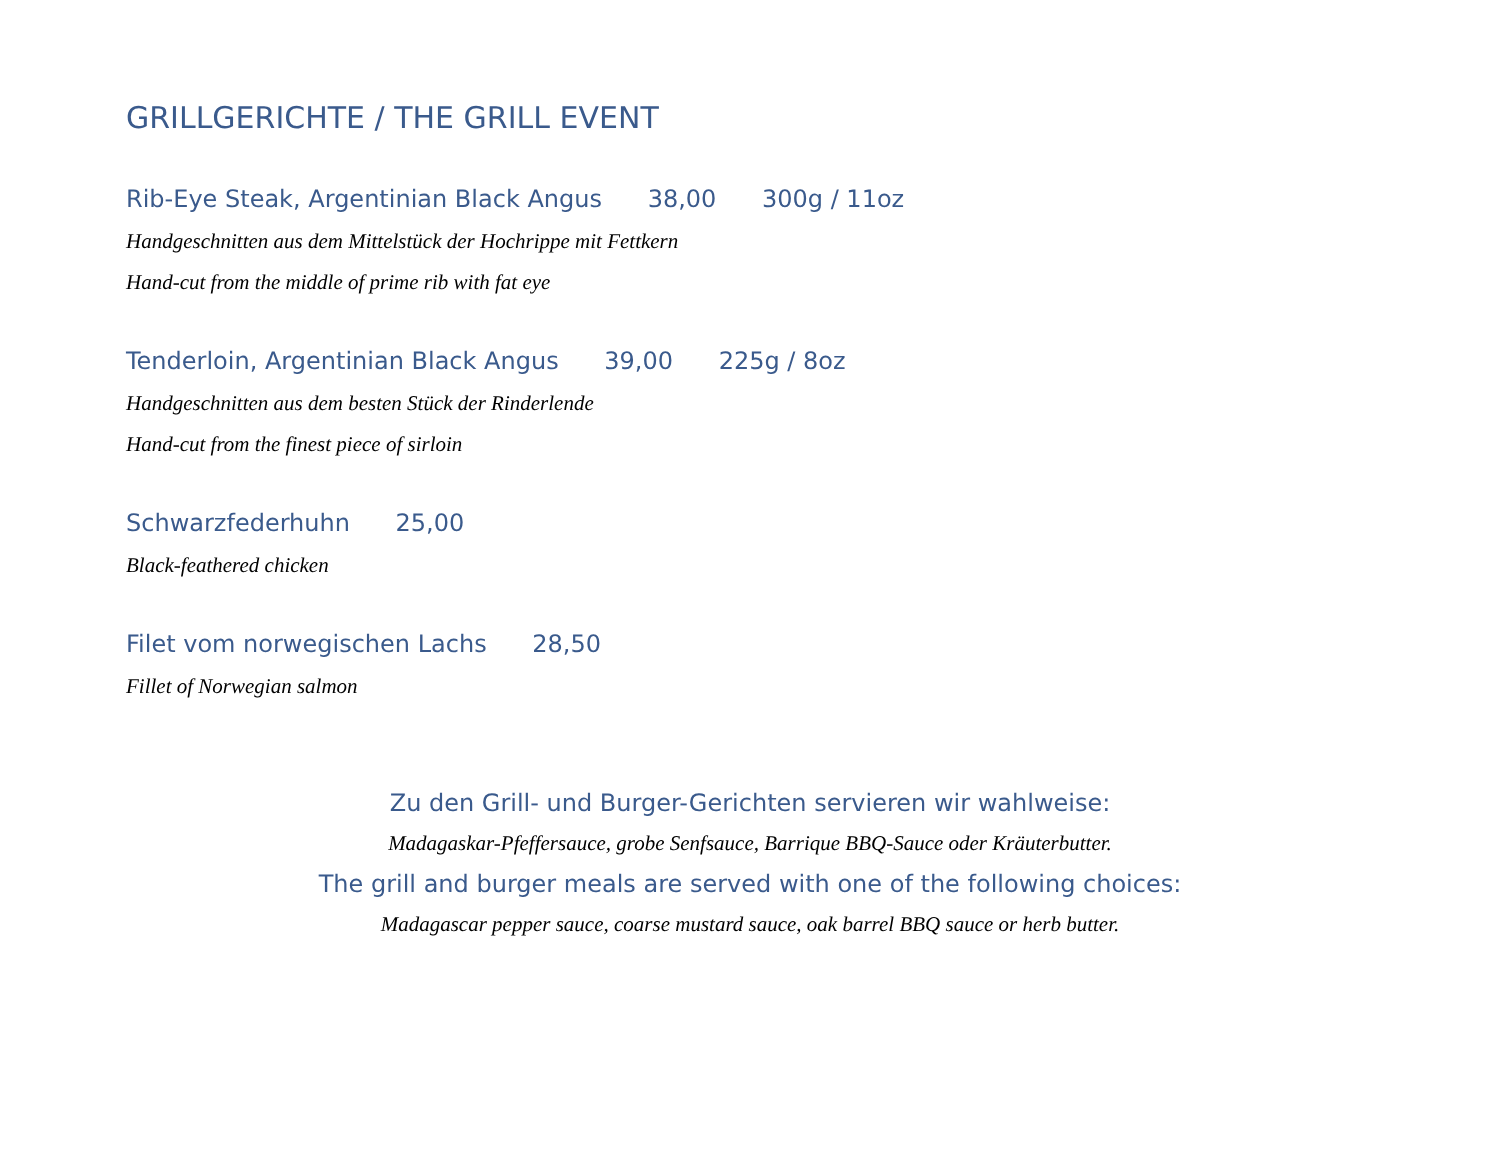GRILLGERICHTE / THE GRILL EVENT
Rib-Eye Steak, Argentinian Black Angus 38,00 300g / 11oz
Handgeschnitten aus dem Mittelstück der Hochrippe mit Fettkern
Hand-cut from the middle of prime rib with fat eye
Tenderloin, Argentinian Black Angus 39,00 225g / 8oz
Handgeschnitten aus dem besten Stück der Rinderlende
Hand-cut from the finest piece of sirloin
Schwarzfederhuhn 25,00
Black-feathered chicken
Filet vom norwegischen Lachs 28,50
Fillet of Norwegian salmon
Zu den Grill- und Burger-Gerichten servieren wir wahlweise:
Madagaskar-Pfeffersauce, grobe Senfsauce, Barrique BBQ-Sauce oder Kräuterbutter.
The grill and burger meals are served with one of the following choices:
Madagascar pepper sauce, coarse mustard sauce, oak barrel BBQ sauce or herb butter.